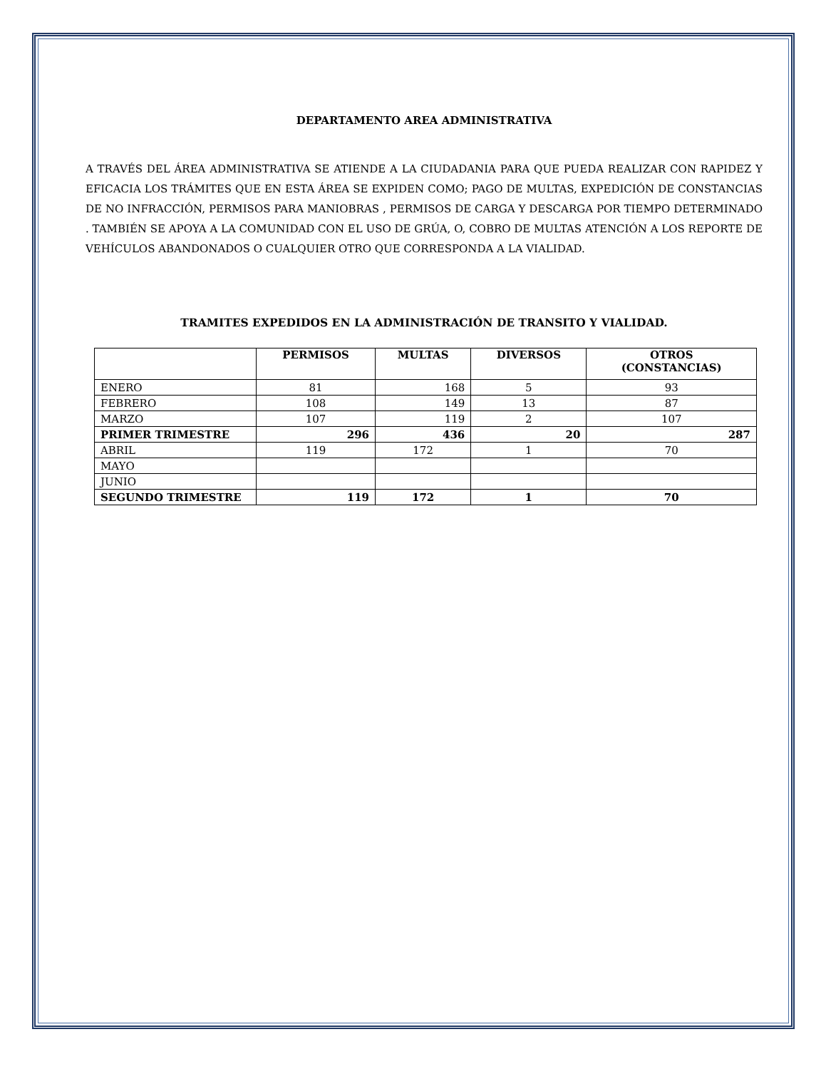DEPARTAMENTO AREA ADMINISTRATIVA
A TRAVÉS DEL ÁREA ADMINISTRATIVA SE ATIENDE A LA CIUDADANIA PARA QUE PUEDA REALIZAR CON RAPIDEZ Y EFICACIA LOS TRÁMITES QUE EN ESTA ÁREA SE EXPIDEN COMO; PAGO DE MULTAS, EXPEDICIÓN DE CONSTANCIAS DE NO INFRACCIÓN, PERMISOS PARA MANIOBRAS , PERMISOS DE CARGA Y DESCARGA POR TIEMPO DETERMINADO . TAMBIÉN SE APOYA A LA COMUNIDAD CON EL USO DE GRÚA, O, COBRO DE MULTAS ATENCIÓN A LOS REPORTE DE VEHÍCULOS ABANDONADOS O CUALQUIER OTRO QUE CORRESPONDA A LA VIALIDAD.
TRAMITES EXPEDIDOS EN LA ADMINISTRACIÓN DE TRANSITO Y VIALIDAD.
| | PERMISOS | MULTAS | DIVERSOS | OTROS (CONSTANCIAS) |
| --- | --- | --- | --- | --- |
| ENERO | 81 | 168 | 5 | 93 |
| FEBRERO | 108 | 149 | 13 | 87 |
| MARZO | 107 | 119 | 2 | 107 |
| PRIMER TRIMESTRE | 296 | 436 | 20 | 287 |
| ABRIL | 119 | 172 | 1 | 70 |
| MAYO | | | | |
| JUNIO | | | | |
| SEGUNDO TRIMESTRE | 119 | 172 | 1 | 70 |